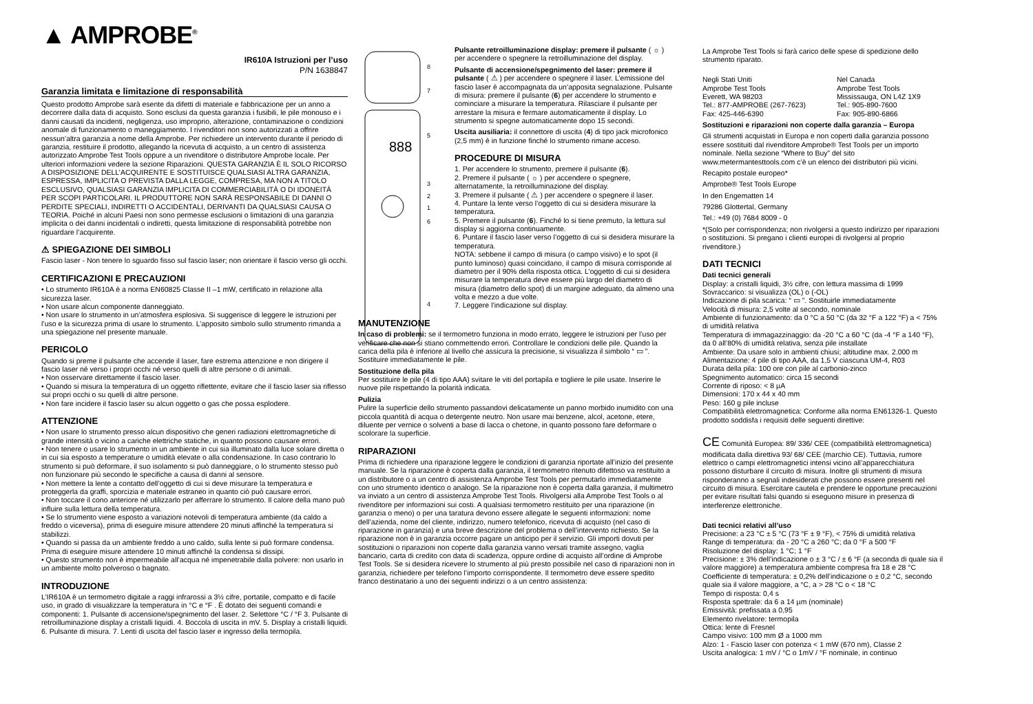▲ AMPROBE<sup>®</sup>
IR610A Istruzioni per l’uso
P/N 1638847
Garanzia limitata e limitazione di responsabilità
Questo prodotto Amprobe sarà esente da difetti di materiale e fabbricazione per un anno a decorrere dalla data di acquisto. Sono esclusi da questa garanzia i fusibili, le pile monouso e i danni causati da incidenti, negligenza, uso improprio, alterazione, contaminazione o condizioni anomale di funzionamento o maneggiamento. I rivenditori non sono autorizzati a offrire nessun’altra garanzia a nome della Amprobe. Per richiedere un intervento durante il periodo di garanzia, restituire il prodotto, allegando la ricevuta di acquisto, a un centro di assistenza autorizzato Amprobe Test Tools oppure a un rivenditore o distributore Amprobe locale. Per ulteriori informazioni vedere la sezione Riparazioni. QUESTA GARANZIA È IL SOLO RICORSO A DISPOSIZIONE DELL’ACQUIRENTE E SOSTITUISCE QUALSIASI ALTRA GARANZIA, ESPRESSA, IMPLICITA O PREVISTA DALLA LEGGE, COMPRESA, MA NON A TITOLO ESCLUSIVO, QUALSIASI GARANZIA IMPLICITA DI COMMERCIABILITÀ O DI IDONEITÀ PER SCOPI PARTICOLARI. IL PRODUTTORE NON SARÀ RESPONSABILE DI DANNI O PERDITE SPECIALI, INDIRETTI O ACCIDENTALI, DERIVANTI DA QUALSIASI CAUSA O TEORIA. Poiché in alcuni Paesi non sono permesse esclusioni o limitazioni di una garanzia implicita o dei danni incidentali o indiretti, questa limitazione di responsabilità potrebbe non riguardare l’acquirente.
⚠ SPIEGAZIONE DEI SIMBOLI
Fascio laser - Non tenere lo sguardo fisso sul fascio laser; non orientare il fascio verso gli occhi.
CERTIFICAZIONI E PRECAUZIONI
• Lo strumento IR610A è a norma EN60825 Classe II –1 mW, certificato in relazione alla sicurezza laser.
• Non usare alcun componente danneggiato.
• Non usare lo strumento in un’atmosfera esplosiva. Si suggerisce di leggere le istruzioni per l’uso e la sicurezza prima di usare lo strumento. L’apposito simbolo sullo strumento rimanda a una spiegazione nel presente manuale.
PERICOLO
Quando si preme il pulsante che accende il laser, fare estrema attenzione e non dirigere il fascio laser né verso i propri occhi né verso quelli di altre persone o di animali.
• Non osservare direttamente il fascio laser.
• Quando si misura la temperatura di un oggetto riflettente, evitare che il fascio laser sia riflesso sui propri occhi o su quelli di altre persone.
• Non fare incidere il fascio laser su alcun oggetto o gas che possa esplodere.
ATTENZIONE
• Non usare lo strumento presso alcun dispositivo che generi radiazioni elettromagnetiche di grande intensità o vicino a cariche elettriche statiche, in quanto possono causare errori.
• Non tenere o usare lo strumento in un ambiente in cui sia illuminato dalla luce solare diretta o in cui sia esposto a temperature o umidità elevate o alla condensazione. In caso contrario lo strumento si può deformare, il suo isolamento si può danneggiare, o lo strumento stesso può non funzionare più secondo le specifiche a causa di danni al sensore.
• Non mettere la lente a contatto dell’oggetto di cui si deve misurare la temperatura e proteggerla da graffi, sporcizia e materiale estraneo in quanto ciò può causare errori.
• Non toccare il cono anteriore né utilizzarlo per afferrare lo strumento. Il calore della mano può influire sulla lettura della temperatura.
• Se lo strumento viene esposto a variazioni notevoli di temperatura ambiente (da caldo a freddo o viceversa), prima di eseguire misure attendere 20 minuti affinché la temperatura si stabilizzi.
• Quando si passa da un ambiente freddo a uno caldo, sulla lente si può formare condensa. Prima di eseguire misure attendere 10 minuti affinché la condensa si dissipi.
• Questo strumento non è impermeabile all’acqua né impenetrabile dalla polvere: non usarlo in un ambiente molto polveroso o bagnato.
INTRODUZIONE
L’IR610A è un termometro digitale a raggi infrarossi a 3½ cifre, portatile, compatto e di facile uso, in grado di visualizzare la temperatura in °C e °F . È dotato dei seguenti comandi e componenti: 1. Pulsante di accensione/spegnimento del laser. 2. Selettore °C / °F 3. Pulsante di retroilluminazione display a cristalli liquidi. 4. Boccola di uscita in mV. 5. Display a cristalli liquidi. 6. Pulsante di misura. 7. Lenti di uscita del fascio laser e ingresso della termopila.
888
8
7
5
3
2
1
6
4
Pulsante retroilluminazione display: premere il pulsante ( ☼ ) per accendere o spegnere la retroilluminazione del display.
Pulsante di accensione/spegnimento del laser: premere il pulsante ( ⚠ ) per accendere o spegnere il laser. L’emissione del fascio laser è accompagnata da un’apposita segnalazione. Pulsante di misura: premere il pulsante (6) per accendere lo strumento e cominciare a misurare la temperatura. Rilasciare il pulsante per arrestare la misura e fermare automaticamente il display. Lo strumento si spegne automaticamente dopo 15 secondi.
Uscita ausiliaria: il connettore di uscita (4) di tipo jack microfonico (2,5 mm) è in funzione finché lo strumento rimane acceso.
PROCEDURE DI MISURA
1. Per accendere lo strumento, premere il pulsante (6).
2. Premere il pulsante ( ☼ ) per accendere o spegnere, alternatamente, la retroilluminazione del display.
3. Premere il pulsante ( ⚠ ) per accendere o spegnere il laser.
4. Puntare la lente verso l’oggetto di cui si desidera misurare la temperatura.
5. Premere il pulsante (6). Finché lo si tiene premuto, la lettura sul display si aggiorna continuamente.
6. Puntare il fascio laser verso l’oggetto di cui si desidera misurare la temperatura.
NOTA: sebbene il campo di misura (o campo visivo) e lo spot (il punto luminoso) quasi coincidano, il campo di misura corrisponde al diametro per il 90% della risposta ottica. L’oggetto di cui si desidera misurare la temperatura deve essere più largo del diametro di misura (diametro dello spot) di un margine adeguato, da almeno una volta e mezzo a due volte.
7. Leggere l’indicazione sul display.
MANUTENZIONE
In caso di problemi: se il termometro funziona in modo errato, leggere le istruzioni per l’uso per verificare che non si stiano commettendo errori. Controllare le condizioni delle pile. Quando la carica della pila è inferiore al livello che assicura la precisione, si visualizza il simbolo “ ▭ ”. Sostituire immediatamente le pile.
Sostituzione della pila
Per sostituire le pile (4 di tipo AAA) svitare le viti del portapila e togliere le pile usate. Inserire le nuove pile rispettando la polarità indicata.
Pulizia
Pulire la superficie dello strumento passandovi delicatamente un panno morbido inumidito con una piccola quantità di acqua o detergente neutro. Non usare mai benzene, alcol, acetone, etere, diluente per vernice o solventi a base di lacca o chetone, in quanto possono fare deformare o scolorare la superficie.
RIPARAZIONI
Prima di richiedere una riparazione leggere le condizioni di garanzia riportate all’inizio del presente manuale. Se la riparazione è coperta dalla garanzia, il termometro ritenuto difettoso va restituito a un distributore o a un centro di assistenza Amprobe Test Tools per permutarlo immediatamente con uno strumento identico o analogo. Se la riparazione non è coperta dalla garanzia, il multimetro va inviato a un centro di assistenza Amprobe Test Tools. Rivolgersi alla Amprobe Test Tools o al rivenditore per informazioni sui costi. A qualsiasi termometro restituito per una riparazione (in garanzia o meno) o per una taratura devono essere allegate le seguenti informazioni: nome dell’azienda, nome del cliente, indirizzo, numero telefonico, ricevuta di acquisto (nel caso di riparazione in garanzia) e una breve descrizione del problema o dell’intervento richiesto. Se la riparazione non è in garanzia occorre pagare un anticipo per il servizio. Gli importi dovuti per sostituzioni o riparazioni non coperte dalla garanzia vanno versati tramite assegno, vaglia bancario, carta di credito con data di scadenza, oppure ordine di acquisto all’ordine di Amprobe Test Tools. Se si desidera ricevere lo strumento al più presto possibile nel caso di riparazioni non in garanzia, richiedere per telefono l’importo corrispondente. Il termometro deve essere spedito franco destinatario a uno dei seguenti indirizzi o a un centro assistenza:
La Amprobe Test Tools si farà carico delle spese di spedizione dello strumento riparato.
Negli Stati Uniti
Amprobe Test Tools
Everett, WA 98203
Tel.: 877-AMPROBE (267-7623)
Fax: 425-446-6390
Nel Canada
Amprobe Test Tools
Mississauga, ON L4Z 1X9
Tel.: 905-890-7600
Fax: 905-890-6866
Sostituzioni e riparazioni non coperte dalla garanzia – Europa
Gli strumenti acquistati in Europa e non coperti dalla garanzia possono essere sostituiti dal rivenditore Amprobe® Test Tools per un importo nominale. Nella sezione “Where to Buy” del sito www.metermantesttools.com c’è un elenco dei distributori più vicini.
Recapito postale europeo*
Amprobe® Test Tools Europe
In den Engematten 14
79286 Glottertal, Germany
Tel.: +49 (0) 7684 8009 - 0
*(Solo per corrispondenza; non rivolgersi a questo indirizzo per riparazioni o sostituzioni. Si pregano i clienti europei di rivolgersi al proprio rivenditore.)
DATI TECNICI
Dati tecnici generali
Display: a cristalli liquidi, 3½ cifre, con lettura massima di 1999
Sovraccarico: si visualizza (OL) o (-OL)
Indicazione di pila scarica: “ ▭ ”. Sostituirle immediatamente
Velocità di misura: 2,5 volte al secondo, nominale
Ambiente di funzionamento: da 0 °C a 50 °C (da 32 °F a 122 °F) a < 75% di umidità relativa
Temperatura di immagazzinaggio: da -20 °C a 60 °C (da -4 °F a 140 °F), da 0 all’80% di umidità relativa, senza pile installate
Ambiente: Da usare solo in ambienti chiusi; altitudine max. 2.000 m
Alimentazione: 4 pile di tipo AAA, da 1,5 V ciascuna UM-4, R03
Durata della pila: 100 ore con pile al carbonio-zinco
Spegnimento automatico: circa 15 secondi
Corrente di riposo: < 8 µA
Dimensioni: 170 x 44 x 40 mm
Peso: 160 g pile incluse
Compatibilità elettromagnetica: Conforme alla norma EN61326-1. Questo prodotto soddisfa i requisiti delle seguenti direttive:
CE Comunità Europea: 89/ 336/ CEE (compatibilità elettromagnetica) modificata dalla direttiva 93/ 68/ CEE (marchio CE). Tuttavia, rumore elettrico o campi elettromagnetici intensi vicino all’apparecchiatura possono disturbare il circuito di misura. Inoltre gli strumenti di misura risponderanno a segnali indesiderati che possono essere presenti nel circuito di misura. Esercitare cautela e prendere le opportune precauzioni per evitare risultati falsi quando si eseguono misure in presenza di interferenze elettroniche.
Dati tecnici relativi all’uso
Precisione: a 23 °C ± 5 °C (73 °F ± 9 °F), < 75% di umidità relativa
Range di temperatura: da - 20 °C a 260 °C; da 0 °F a 500 °F
Risoluzione del display: 1 °C; 1 °F
Precisione: ± 3% dell’indicazione o ± 3 °C / ± 6 °F (a seconda di quale sia il valore maggiore) a temperatura ambiente compresa fra 18 e 28 °C
Coefficiente di temperatura: ± 0,2% dell’indicazione o ± 0,2 °C, secondo quale sia il valore maggiore, a °C, a > 28 °C o < 18 °C
Tempo di risposta: 0,4 s
Risposta spettrale: da 6 a 14 µm (nominale)
Emissività: prefissata a 0,95
Elemento rivelatore: termopila
Ottica: lente di Fresnel
Campo visivo: 100 mm Ø a 1000 mm
Alzo: 1 - Fascio laser con potenza < 1 mW (670 nm), Classe 2
Uscita analogica: 1 mV / °C o 1mV / °F nominale, in continuo